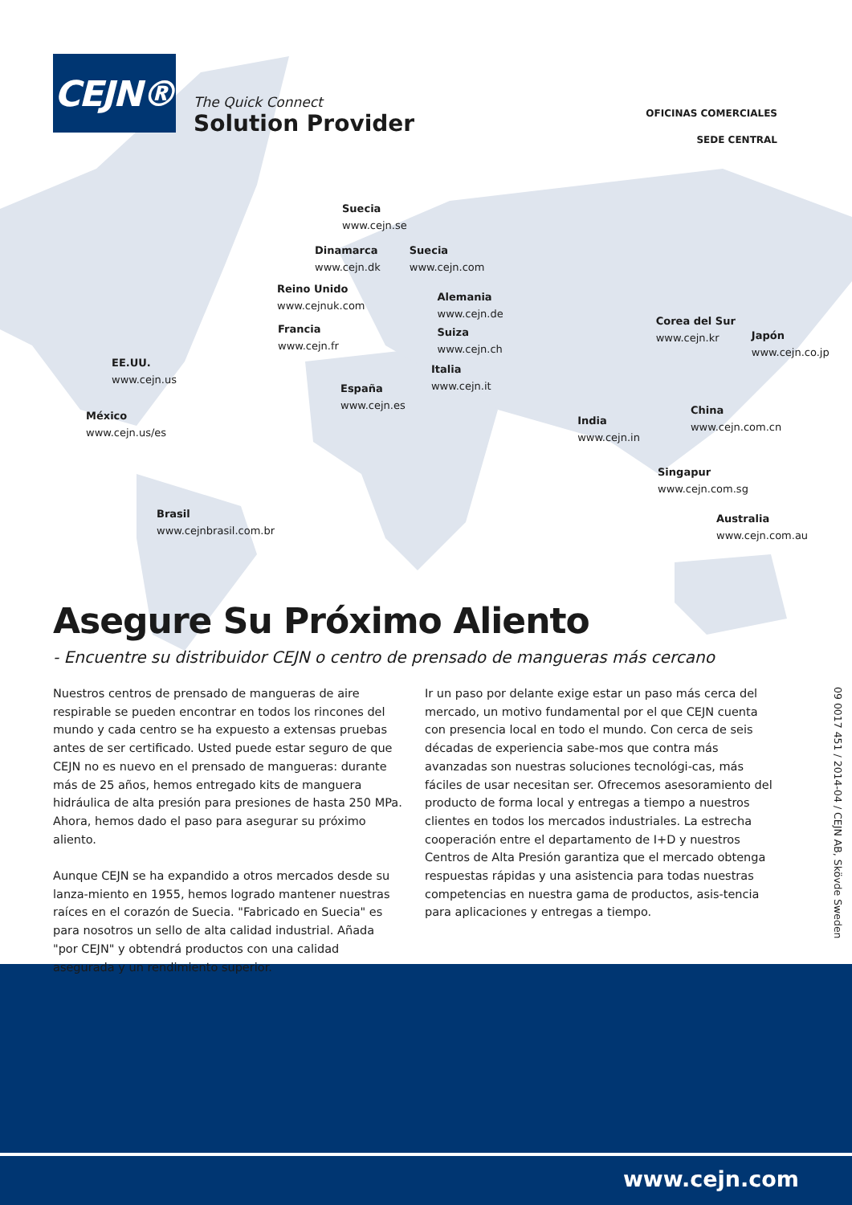CEJN®
The Quick Connect
Solution Provider
OFICINAS COMERCIALES
SEDE CENTRAL
Suecia
www.cejn.se
Dinamarca
www.cejn.dk
Suecia
www.cejn.com
Reino Unido
www.cejnuk.com
Alemania
www.cejn.de
Suiza
www.cejn.ch
Corea del Sur
www.cejn.kr
Japón
www.cejn.co.jp
Francia
www.cejn.fr
EE.UU.
www.cejn.us
Italia
www.cejn.it
España
www.cejn.es
México
www.cejn.us/es
India
www.cejn.in
China
www.cejn.com.cn
Singapur
www.cejn.com.sg
Brasil
www.cejnbrasil.com.br
Australia
www.cejn.com.au
Asegure Su Próximo Aliento
- Encuentre su distribuidor CEJN o centro de prensado de mangueras más cercano
Nuestros centros de prensado de mangueras de aire respirable se pueden encontrar en todos los rincones del mundo y cada centro se ha expuesto a extensas pruebas antes de ser certificado. Usted puede estar seguro de que CEJN no es nuevo en el prensado de mangueras: durante más de 25 años, hemos entregado kits de manguera hidráulica de alta presión para presiones de hasta 250 MPa. Ahora, hemos dado el paso para asegurar su próximo aliento.
Aunque CEJN se ha expandido a otros mercados desde su lanza-miento en 1955, hemos logrado mantener nuestras raíces en el corazón de Suecia. "Fabricado en Suecia" es para nosotros un sello de alta calidad industrial. Añada "por CEJN" y obtendrá productos con una calidad asegurada y un rendimiento superior.
Ir un paso por delante exige estar un paso más cerca del mercado, un motivo fundamental por el que CEJN cuenta con presencia local en todo el mundo. Con cerca de seis décadas de experiencia sabe-mos que contra más avanzadas son nuestras soluciones tecnológi-cas, más fáciles de usar necesitan ser. Ofrecemos asesoramiento del producto de forma local y entregas a tiempo a nuestros clientes en todos los mercados industriales. La estrecha cooperación entre el departamento de I+D y nuestros Centros de Alta Presión garantiza que el mercado obtenga respuestas rápidas y una asistencia para todas nuestras competencias en nuestra gama de productos, asis-tencia para aplicaciones y entregas a tiempo.
09 0017 451 / 2014-04 / CEJN AB, Skövde Sweden
www.cejn.com